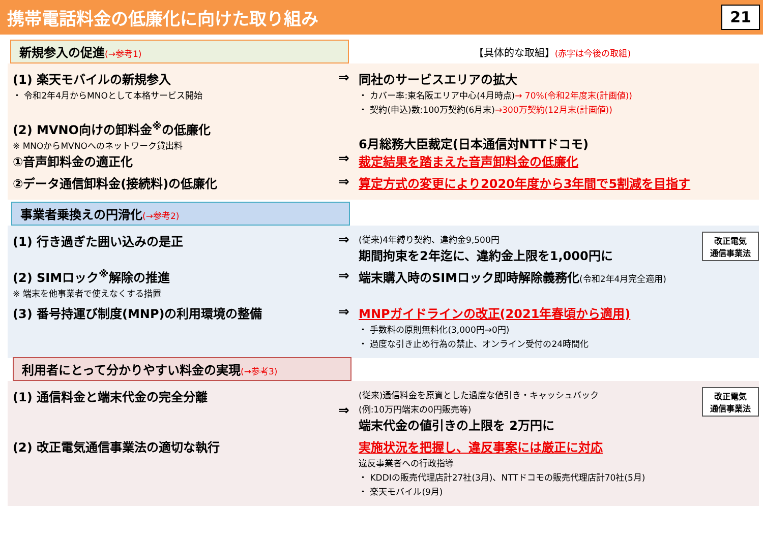携帯電話料金の低廉化に向けた取り組み
21
新規参入の促進(→参考1)
【具体的な取組】(赤字は今後の取組)
(1) 楽天モバイルの新規参入
・ 令和2年4月からMNOとして本格サービス開始
⇒ 同社のサービスエリアの拡大
・ カバー率:東名阪エリア中心(4月時点)→ 70%(令和2年度末(計画値))
・ 契約(申込)数:100万契約(6月末)→300万契約(12月末(計画値))
(2) MVNO向けの卸料金<sup>※</sup>の低廉化
※ MNOからMVNOへのネットワーク貸出料
①音声卸料金の適正化
⇒
6月総務大臣裁定(日本通信対NTTドコモ)
裁定結果を踏まえた音声卸料金の低廉化
②データ通信卸料金(接続料)の低廉化 ⇒ 算定方式の変更により2020年度から3年間で5割減を目指す
事業者乗換えの円滑化(→参考2)
(1) 行き過ぎた囲い込みの是正 ⇒
改正電気
通信事業法
(従来)4年縛り契約、違約金9,500円
期間拘束を2年迄に、違約金上限を1,000円に
(2) SIMロック<sup>※</sup>解除の推進
※ 端末を他事業者で使えなくする措置
⇒ 端末購入時のSIMロック即時解除義務化(令和2年4月完全適用)
(3) 番号持運び制度(MNP)の利用環境の整備 ⇒ MNPガイドラインの改正(2021年春頃から適用)
・ 手数料の原則無料化(3,000円→0円)
・ 過度な引き止め行為の禁止、オンライン受付の24時間化
利用者にとって分かりやすい料金の実現(→参考3)
(1) 通信料金と端末代金の完全分離
⇒
改正電気
通信事業法
(従来)通信料金を原資とした過度な値引き・キャッシュバック
(例:10万円端末の0円販売等)
端末代金の値引きの上限を 2万円に
(2) 改正電気通信事業法の適切な執行 実施状況を把握し、違反事案には厳正に対応
違反事業者への行政指導
・ KDDIの販売代理店計27社(3月)、NTTドコモの販売代理店計70社(5月)
・ 楽天モバイル(9月)